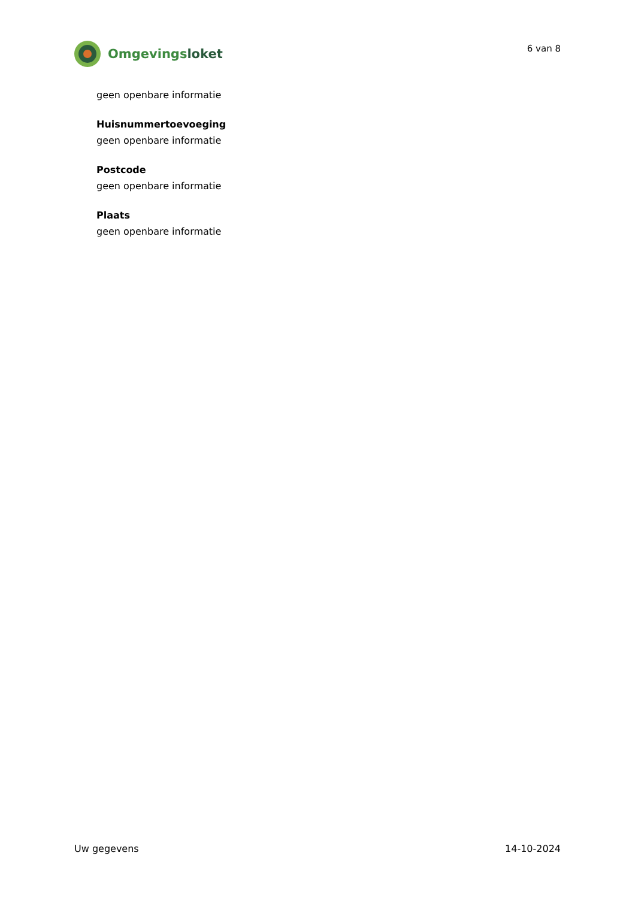Omgevingsloket
6 van 8
geen openbare informatie
Huisnummertoevoeging
geen openbare informatie
Postcode
geen openbare informatie
Plaats
geen openbare informatie
Uw gegevens 14-10-2024